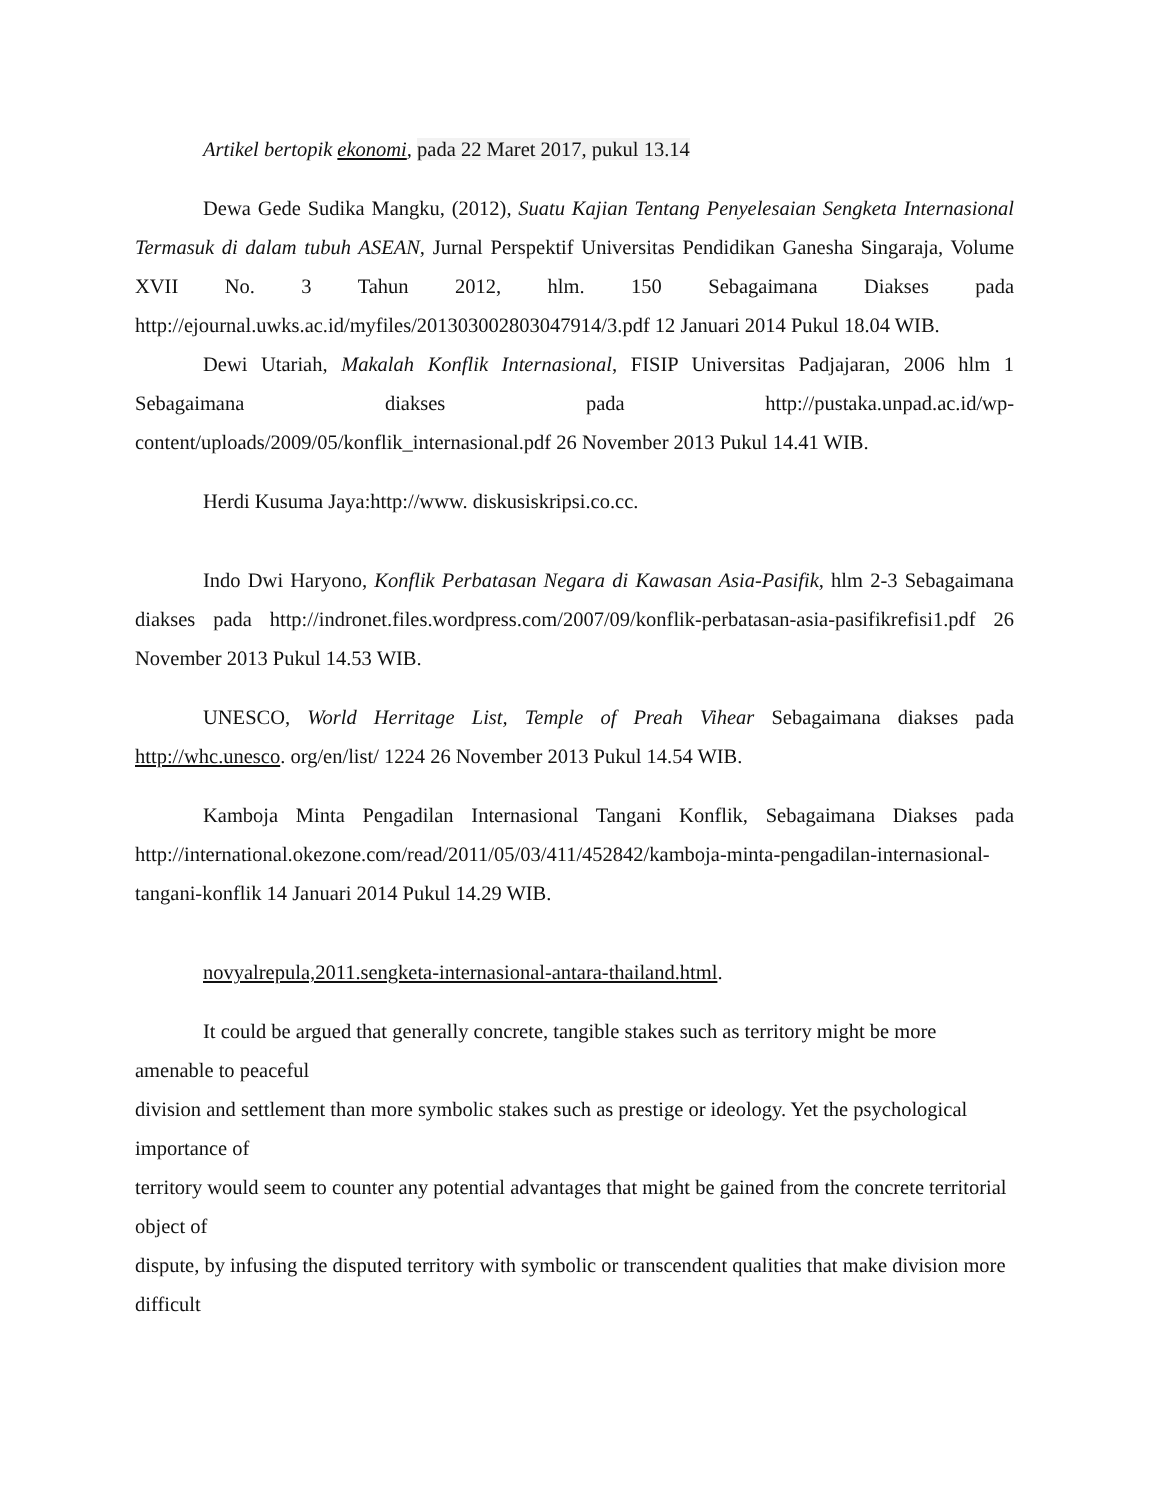Artikel bertopik ekonomi, pada 22 Maret 2017, pukul 13.14
Dewa Gede Sudika Mangku, (2012), Suatu Kajian Tentang Penyelesaian Sengketa Internasional Termasuk di dalam tubuh ASEAN, Jurnal Perspektif Universitas Pendidikan Ganesha Singaraja, Volume XVII No. 3 Tahun 2012, hlm. 150 Sebagaimana Diakses pada http://ejournal.uwks.ac.id/myfiles/201303002803047914/3.pdf 12 Januari 2014 Pukul 18.04 WIB.
Dewi Utariah, Makalah Konflik Internasional, FISIP Universitas Padjajaran, 2006 hlm 1 Sebagaimana diakses pada http://pustaka.unpad.ac.id/wp-content/uploads/2009/05/konflik_internasional.pdf 26 November 2013 Pukul 14.41 WIB.
Herdi Kusuma Jaya:http://www. diskusiskripsi.co.cc.
Indo Dwi Haryono, Konflik Perbatasan Negara di Kawasan Asia-Pasifik, hlm 2-3 Sebagaimana diakses pada http://indronet.files.wordpress.com/2007/09/konflik-perbatasan-asia-pasifikrefisi1.pdf 26 November 2013 Pukul 14.53 WIB.
UNESCO, World Herritage List, Temple of Preah Vihear Sebagaimana diakses pada http://whc.unesco. org/en/list/ 1224 26 November 2013 Pukul 14.54 WIB.
Kamboja Minta Pengadilan Internasional Tangani Konflik, Sebagaimana Diakses pada http://international.okezone.com/read/2011/05/03/411/452842/kamboja-minta-pengadilan-internasional-tangani-konflik 14 Januari 2014 Pukul 14.29 WIB.
novyalrepula,2011.sengketa-internasional-antara-thailand.html.
It could be argued that generally concrete, tangible stakes such as territory might be more amenable to peaceful
division and settlement than more symbolic stakes such as prestige or ideology. Yet the psychological importance of
territory would seem to counter any potential advantages that might be gained from the concrete territorial object of
dispute, by infusing the disputed territory with symbolic or transcendent qualities that make division more difficult